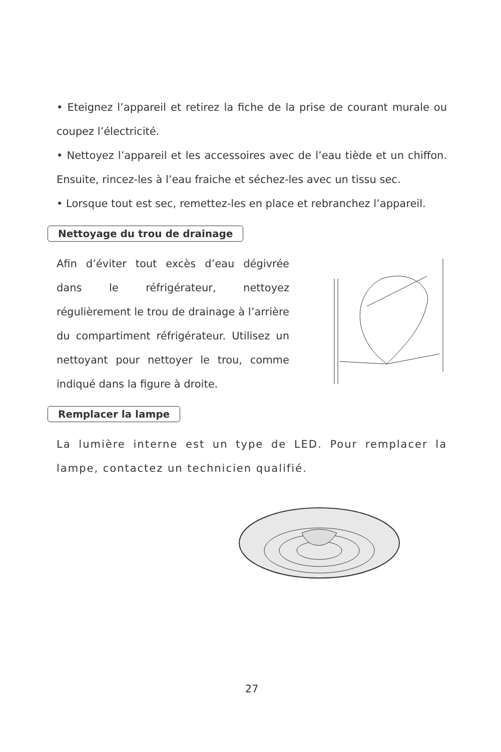• Eteignez l’appareil et retirez la fiche de la prise de courant murale ou coupez l’électricité.
• Nettoyez l’appareil et les accessoires avec de l’eau tiède et un chiffon. Ensuite, rincez-les à l’eau fraiche et séchez-les avec un tissu sec.
• Lorsque tout est sec, remettez-les en place et rebranchez l’appareil.
Nettoyage du trou de drainage
Afin d’éviter tout excès d’eau dégivrée dans le réfrigérateur, nettoyez régulièrement le trou de drainage à l’arrière du compartiment réfrigérateur. Utilisez un nettoyant pour nettoyer le trou, comme indiqué dans la figure à droite.
Remplacer la lampe
La lumière interne est un type de LED. Pour remplacer la lampe, contactez un technicien qualifié.
27